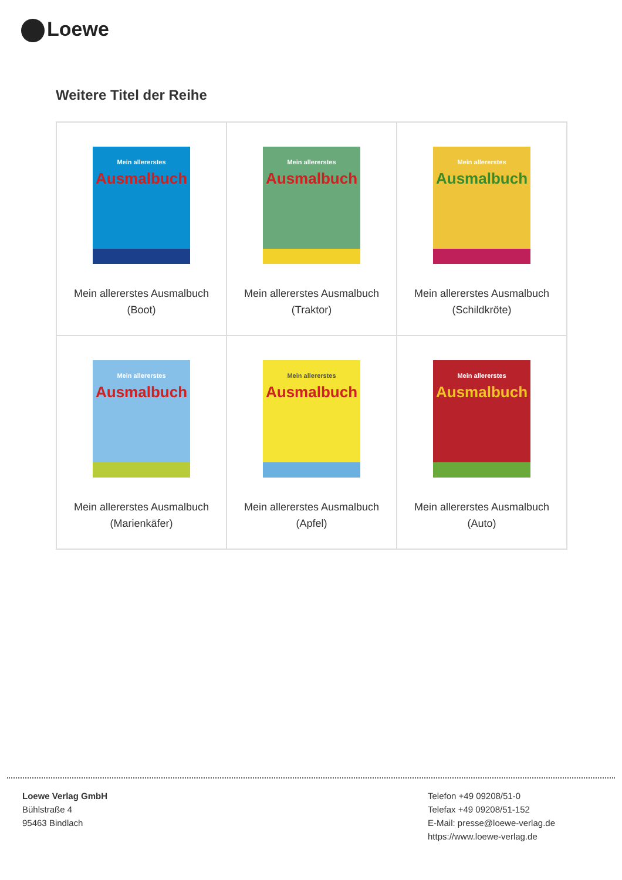Loewe
Weitere Titel der Reihe
| Mein allererstes Ausmalbuch Mein allererstes Ausmalbuch (Boot) | Mein allererstes Ausmalbuch Mein allererstes Ausmalbuch (Traktor) | Mein allererstes Ausmalbuch Mein allererstes Ausmalbuch (Schildkröte) |
| Mein allererstes Ausmalbuch Mein allererstes Ausmalbuch (Marienkäfer) | Mein allererstes Ausmalbuch Mein allererstes Ausmalbuch (Apfel) | Mein allererstes Ausmalbuch Mein allererstes Ausmalbuch (Auto) |
Loewe Verlag GmbH
Bühlstraße 4
95463 Bindlach
Telefon +49 09208/51-0
Telefax +49 09208/51-152
E-Mail: presse@loewe-verlag.de
https://www.loewe-verlag.de